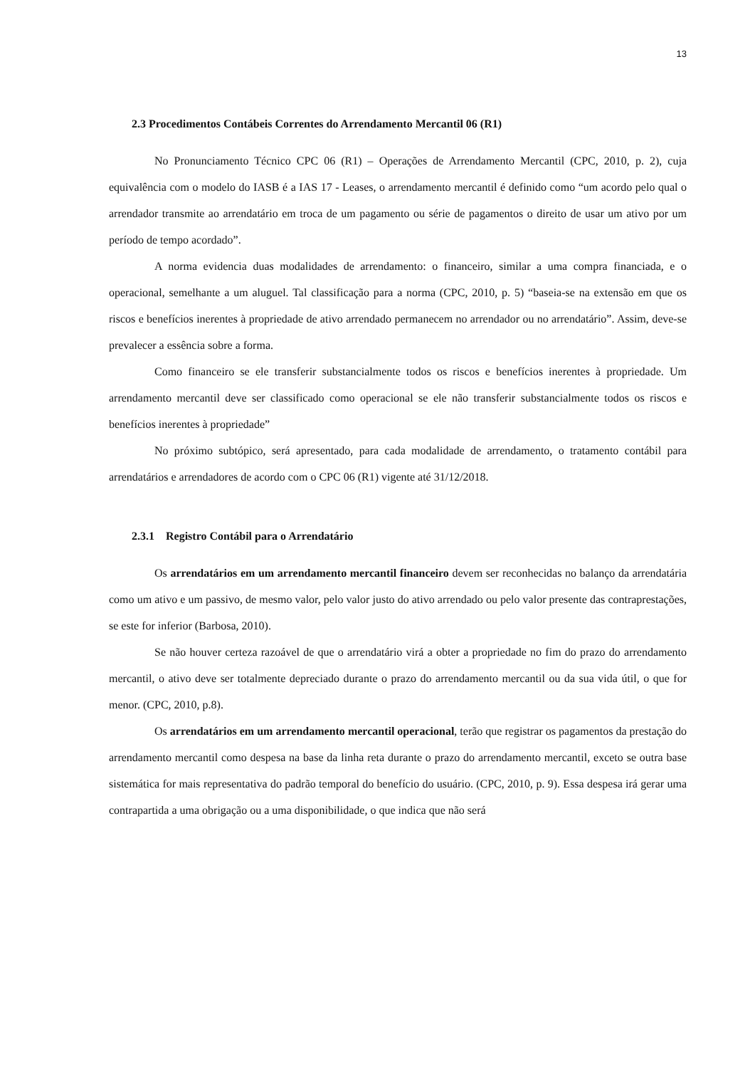13
2.3 Procedimentos Contábeis Correntes do Arrendamento Mercantil 06 (R1)
No Pronunciamento Técnico CPC 06 (R1) – Operações de Arrendamento Mercantil (CPC, 2010, p. 2), cuja equivalência com o modelo do IASB é a IAS 17 - Leases, o arrendamento mercantil é definido como “um acordo pelo qual o arrendador transmite ao arrendatário em troca de um pagamento ou série de pagamentos o direito de usar um ativo por um período de tempo acordado”.
A norma evidencia duas modalidades de arrendamento: o financeiro, similar a uma compra financiada, e o operacional, semelhante a um aluguel. Tal classificação para a norma (CPC, 2010, p. 5) “baseia-se na extensão em que os riscos e benefícios inerentes à propriedade de ativo arrendado permanecem no arrendador ou no arrendatário”. Assim, deve-se prevalecer a essência sobre a forma.
Como financeiro se ele transferir substancialmente todos os riscos e benefícios inerentes à propriedade. Um arrendamento mercantil deve ser classificado como operacional se ele não transferir substancialmente todos os riscos e benefícios inerentes à propriedade”
No próximo subtópico, será apresentado, para cada modalidade de arrendamento, o tratamento contábil para arrendatários e arrendadores de acordo com o CPC 06 (R1) vigente até 31/12/2018.
2.3.1 Registro Contábil para o Arrendatário
Os arrendatários em um arrendamento mercantil financeiro devem ser reconhecidas no balanço da arrendatária como um ativo e um passivo, de mesmo valor, pelo valor justo do ativo arrendado ou pelo valor presente das contraprestações, se este for inferior (Barbosa, 2010).
Se não houver certeza razoável de que o arrendatário virá a obter a propriedade no fim do prazo do arrendamento mercantil, o ativo deve ser totalmente depreciado durante o prazo do arrendamento mercantil ou da sua vida útil, o que for menor. (CPC, 2010, p.8).
Os arrendatários em um arrendamento mercantil operacional, terão que registrar os pagamentos da prestação do arrendamento mercantil como despesa na base da linha reta durante o prazo do arrendamento mercantil, exceto se outra base sistemática for mais representativa do padrão temporal do benefício do usuário. (CPC, 2010, p. 9). Essa despesa irá gerar uma contrapartida a uma obrigação ou a uma disponibilidade, o que indica que não será